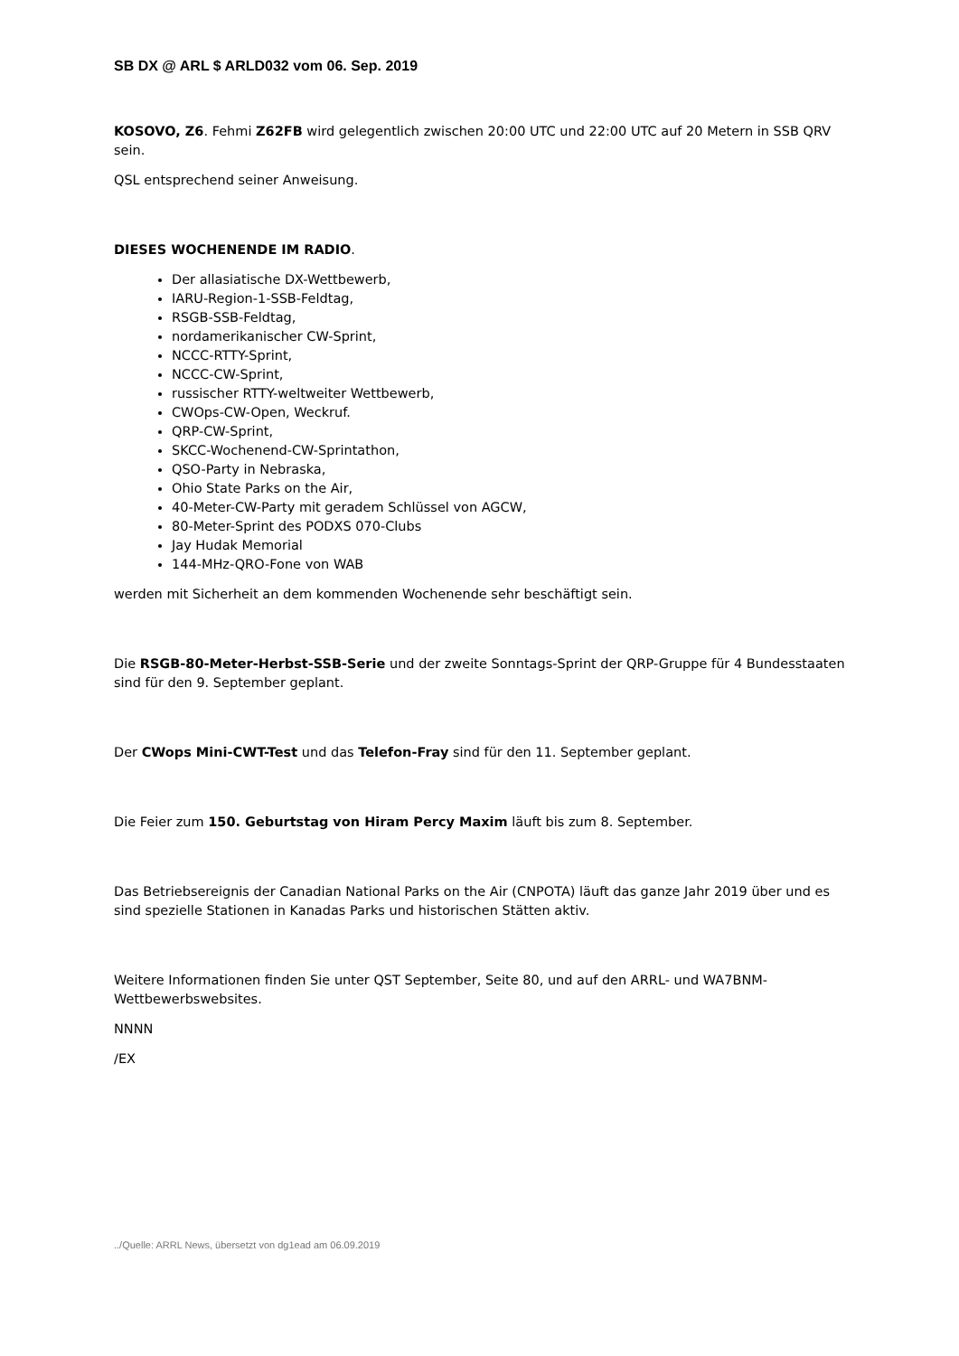SB DX @ ARL $ ARLD032 vom 06. Sep. 2019
KOSOVO, Z6. Fehmi Z62FB wird gelegentlich zwischen 20:00 UTC und 22:00 UTC auf 20 Metern in SSB QRV sein.
QSL entsprechend seiner Anweisung.
DIESES WOCHENENDE IM RADIO.
Der allasiatische DX-Wettbewerb,
IARU-Region-1-SSB-Feldtag,
RSGB-SSB-Feldtag,
nordamerikanischer CW-Sprint,
NCCC-RTTY-Sprint,
NCCC-CW-Sprint,
russischer RTTY-weltweiter Wettbewerb,
CWOps-CW-Open, Weckruf.
QRP-CW-Sprint,
SKCC-Wochenend-CW-Sprintathon,
QSO-Party in Nebraska,
Ohio State Parks on the Air,
40-Meter-CW-Party mit geradem Schlüssel von AGCW,
80-Meter-Sprint des PODXS 070-Clubs
Jay Hudak Memorial
144-MHz-QRO-Fone von WAB
werden mit Sicherheit an dem kommenden Wochenende sehr beschäftigt sein.
Die RSGB-80-Meter-Herbst-SSB-Serie und der zweite Sonntags-Sprint der QRP-Gruppe für 4 Bundesstaaten sind für den 9. September geplant.
Der CWops Mini-CWT-Test und das Telefon-Fray sind für den 11. September geplant.
Die Feier zum 150. Geburtstag von Hiram Percy Maxim läuft bis zum 8. September.
Das Betriebsereignis der Canadian National Parks on the Air (CNPOTA) läuft das ganze Jahr 2019 über und es sind spezielle Stationen in Kanadas Parks und historischen Stätten aktiv.
Weitere Informationen finden Sie unter QST September, Seite 80, und auf den ARRL- und WA7BNM-Wettbewerbswebsites.
NNNN
/EX
../Quelle: ARRL News, übersetzt von dg1ead am 06.09.2019